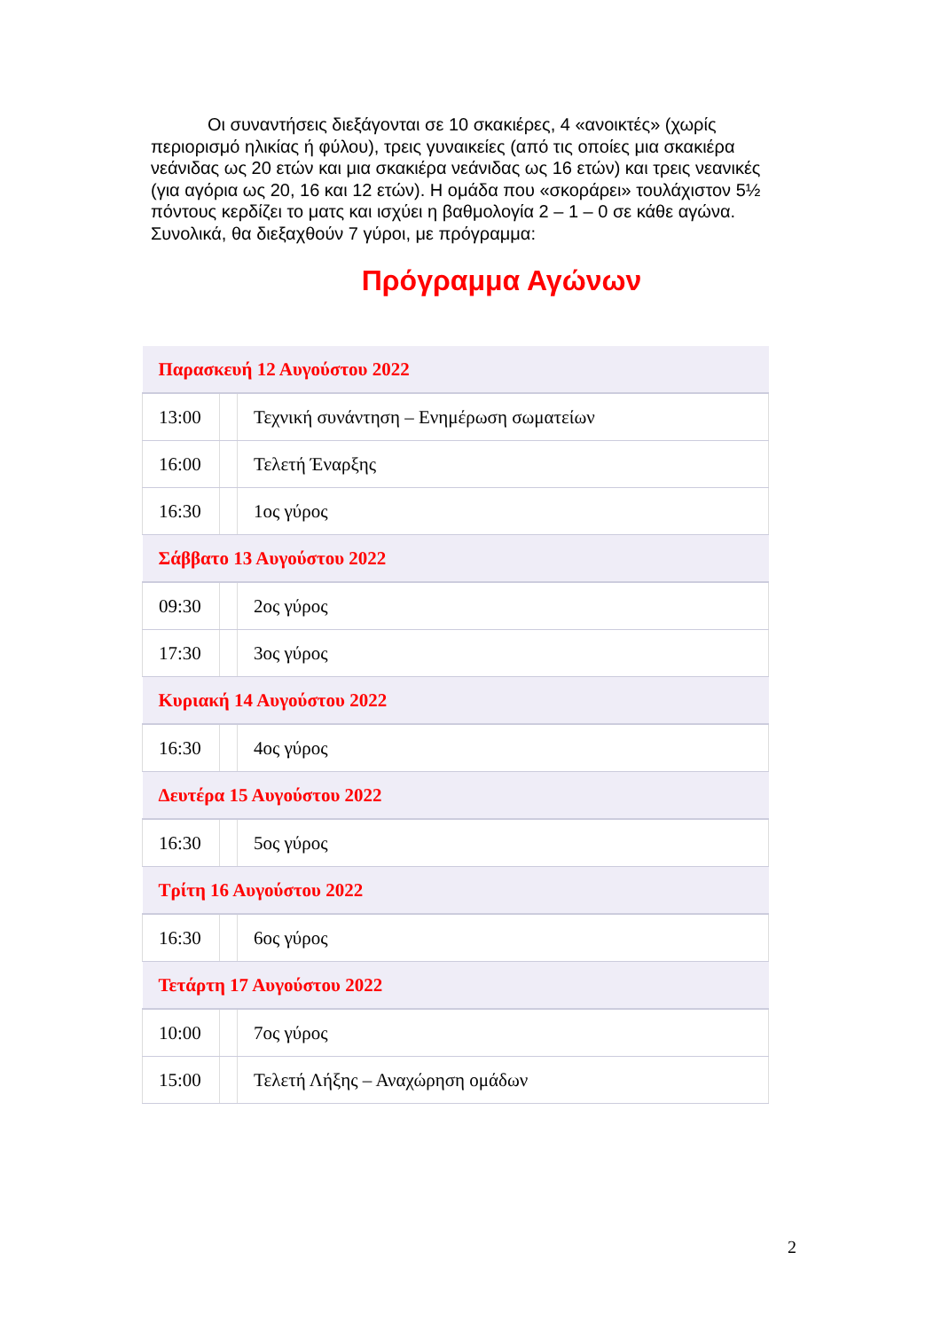Οι συναντήσεις διεξάγονται σε 10 σκακιέρες, 4 «ανοικτές» (χωρίς περιορισμό ηλικίας ή φύλου), τρεις γυναικείες (από τις οποίες μια σκακιέρα νεάνιδας ως 20 ετών και μια σκακιέρα νεάνιδας ως 16 ετών) και τρεις νεανικές (για αγόρια ως 20, 16 και 12 ετών). Η ομάδα που «σκοράρει» τουλάχιστον 5½ πόντους κερδίζει το ματς και ισχύει η βαθμολογία 2 – 1 – 0 σε κάθε αγώνα. Συνολικά, θα διεξαχθούν 7 γύροι, με πρόγραμμα:
Πρόγραμμα Αγώνων
| Παρασκευή 12 Αυγούστου 2022 | | |
| 13:00 | | Τεχνική συνάντηση – Ενημέρωση σωματείων |
| 16:00 | | Τελετή Έναρξης |
| 16:30 | | 1ος γύρος |
| Σάββατο 13 Αυγούστου 2022 | | |
| 09:30 | | 2ος γύρος |
| 17:30 | | 3ος γύρος |
| Κυριακή 14 Αυγούστου 2022 | | |
| 16:30 | | 4ος γύρος |
| Δευτέρα 15 Αυγούστου 2022 | | |
| 16:30 | | 5ος γύρος |
| Τρίτη 16 Αυγούστου 2022 | | |
| 16:30 | | 6ος γύρος |
| Τετάρτη 17 Αυγούστου 2022 | | |
| 10:00 | | 7ος γύρος |
| 15:00 | | Τελετή Λήξης – Αναχώρηση ομάδων |
2